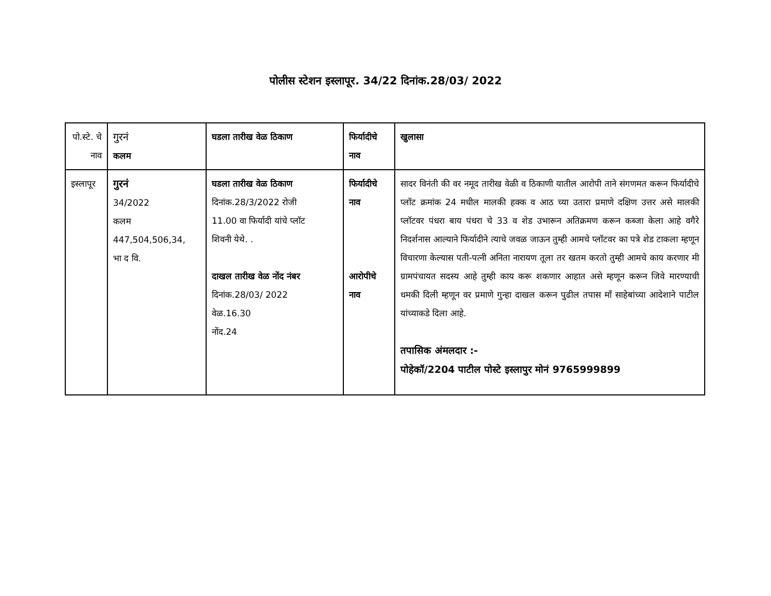पोलीस स्टेशन इस्लापूर. 34/22 दिनांक.28/03/ 2022
| पो.स्टे. चे नाव | गुरनं कलम | घडला तारीख वेळ ठिकाण | फिर्यादीचे नाव | खुलासा |
| इस्लापूर | गुरनं 34/2022 कलम 447,504,506,34, भा द वि. | घडला तारीख वेळ ठिकाण दिनांक.28/3/2022 रोजी 11.00 वा फिर्यादी यांचे प्लॉट शिवनी येथे. . दाखल तारीख वेळ नोंद नंबर दिनांक.28/03/ 2022 वेळ.16.30 नोंद.24 | फिर्यादीचे नाव आरोपीचे नाव | सादर विनंती की वर नमूद तारीख वेळी व ठिकाणी यातील आरोपी ताने संगणमत करून फिर्यादीचे प्लॉट क्रमांक 24 मधील मालकी हक्क व आठ च्या उतारा प्रमाणे दक्षिण उत्तर असे मालकी प्लॉटवर पंधरा बाय पंधरा चे 33 व शेड उभारून अतिक्रमण करून कब्जा केला आहे वगैरे निदर्शनास आल्याने फिर्यादीने त्याचे जवळ जाऊन तुम्ही आमचे प्लॉटवर का पत्रे शेड टाकला म्हणून विचारणा केल्यास पती-पत्नी अनिता नारायण तूला तर खतम करतो तुम्ही आमचे काय करणार मी ग्रामपंचायत सदस्य आहे तुम्ही काय करू शकणार आहात असे म्हणून करून जिवे मारण्याची धमकी दिली म्हणून वर प्रमाणे गुन्हा दाखल करून पुढील तपास माँ साहेबांच्या आदेशाने पाटील यांच्याकडे दिला आहे. तपासिक अंमलदार :- पोहेकॉ/2204 पाटील पोस्टे इस्लापुर मोनं 9765999899 |